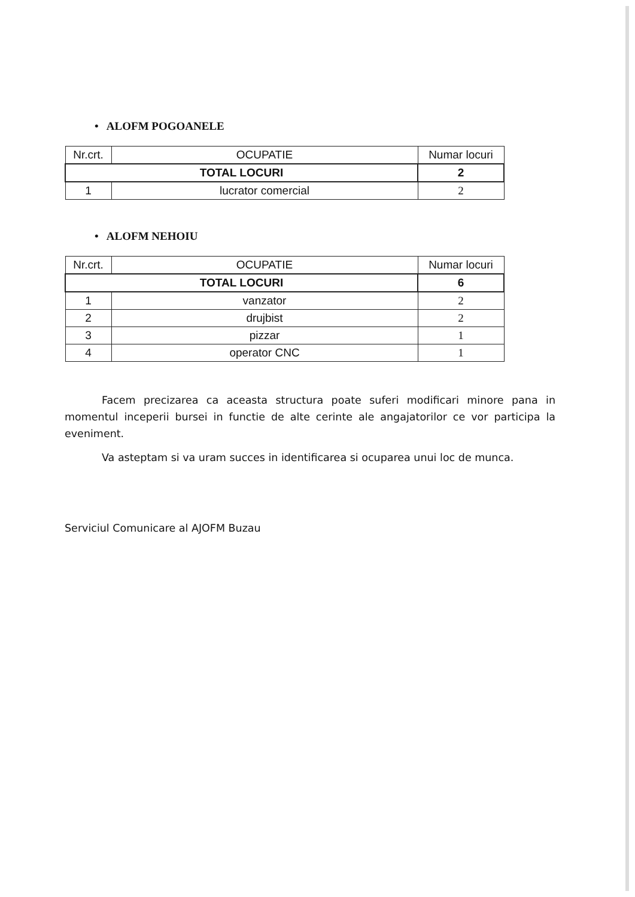• ALOFM POGOANELE
| Nr.crt. | OCUPATIE | Numar locuri |
| --- | --- | --- |
| TOTAL LOCURI | | 2 |
| 1 | lucrator comercial | 2 |
• ALOFM NEHOIU
| Nr.crt. | OCUPATIE | Numar locuri |
| --- | --- | --- |
| TOTAL LOCURI | | 6 |
| 1 | vanzator | 2 |
| 2 | drujbist | 2 |
| 3 | pizzar | 1 |
| 4 | operator CNC | 1 |
Facem precizarea ca aceasta structura poate suferi modificari minore pana in momentul inceperii bursei in functie de alte cerinte ale angajatorilor ce vor participa la eveniment.
Va asteptam si va uram succes in identificarea si ocuparea unui loc de munca.
Serviciul Comunicare al AJOFM Buzau